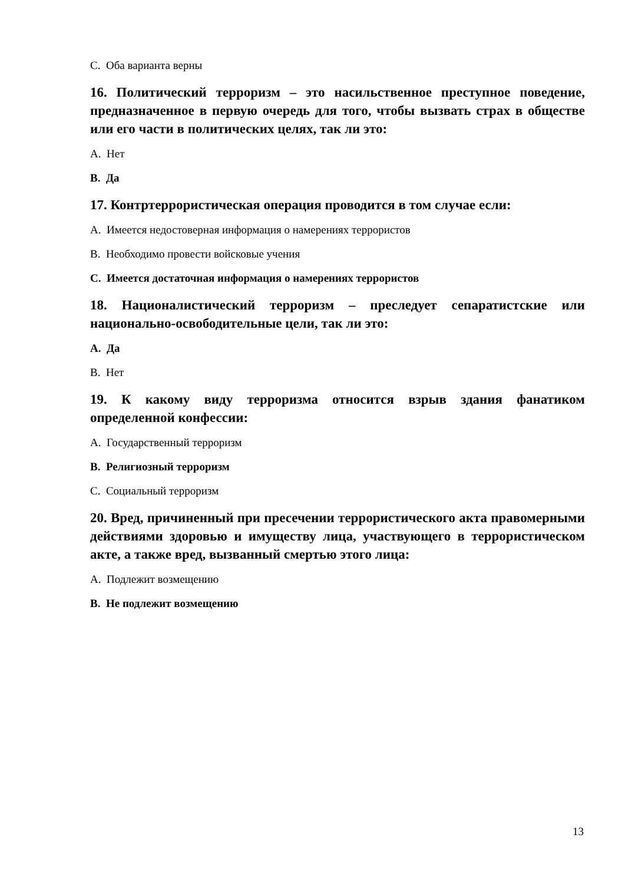C. Оба варианта верны
16. Политический терроризм – это насильственное преступное поведение, предназначенное в первую очередь для того, чтобы вызвать страх в обществе или его части в политических целях, так ли это:
A. Нет
B. Да
17. Контртеррористическая операция проводится в том случае если:
A. Имеется недостоверная информация о намерениях террористов
B. Необходимо провести войсковые учения
C. Имеется достаточная информация о намерениях террористов
18. Националистический терроризм – преследует сепаратистские или национально-освободительные цели, так ли это:
A. Да
B. Нет
19. К какому виду терроризма относится взрыв здания фанатиком определенной конфессии:
A. Государственный терроризм
B. Религиозный терроризм
C. Социальный терроризм
20. Вред, причиненный при пресечении террористического акта правомерными действиями здоровью и имуществу лица, участвующего в террористическом акте, а также вред, вызванный смертью этого лица:
A. Подлежит возмещению
B. Не подлежит возмещению
13